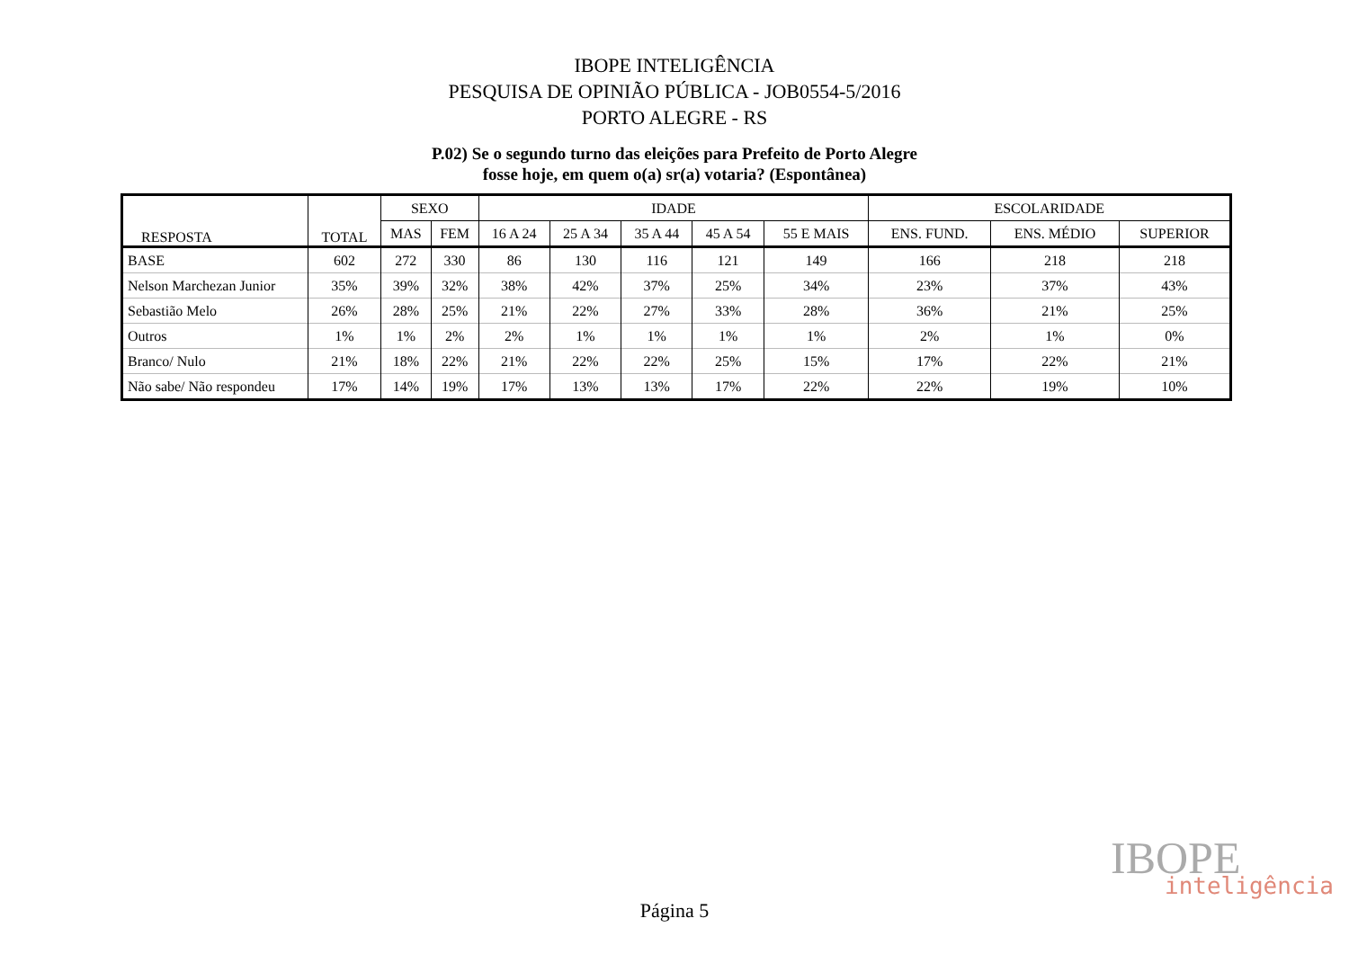IBOPE INTELIGÊNCIA
PESQUISA DE OPINIÃO PÚBLICA - JOB0554-5/2016
PORTO ALEGRE - RS
P.02) Se o segundo turno das eleições para Prefeito de Porto Alegre
fosse hoje, em quem o(a) sr(a) votaria? (Espontânea)
| RESPOSTA | TOTAL | SEXO | | IDADE | | | | | ESCOLARIDADE | | |
| --- | --- | --- | --- | --- | --- | --- | --- | --- | --- | --- | --- |
| | | MAS | FEM | 16 A 24 | 25 A 34 | 35 A 44 | 45 A 54 | 55 E MAIS | ENS. FUND. | ENS. MÉDIO | SUPERIOR |
| BASE | 602 | 272 | 330 | 86 | 130 | 116 | 121 | 149 | 166 | 218 | 218 |
| Nelson Marchezan Junior | 35% | 39% | 32% | 38% | 42% | 37% | 25% | 34% | 23% | 37% | 43% |
| Sebastião Melo | 26% | 28% | 25% | 21% | 22% | 27% | 33% | 28% | 36% | 21% | 25% |
| Outros | 1% | 1% | 2% | 2% | 1% | 1% | 1% | 1% | 2% | 1% | 0% |
| Branco/ Nulo | 21% | 18% | 22% | 21% | 22% | 22% | 25% | 15% | 17% | 22% | 21% |
| Não sabe/ Não respondeu | 17% | 14% | 19% | 17% | 13% | 13% | 17% | 22% | 22% | 19% | 10% |
IBOPE
inteligência
Página 5